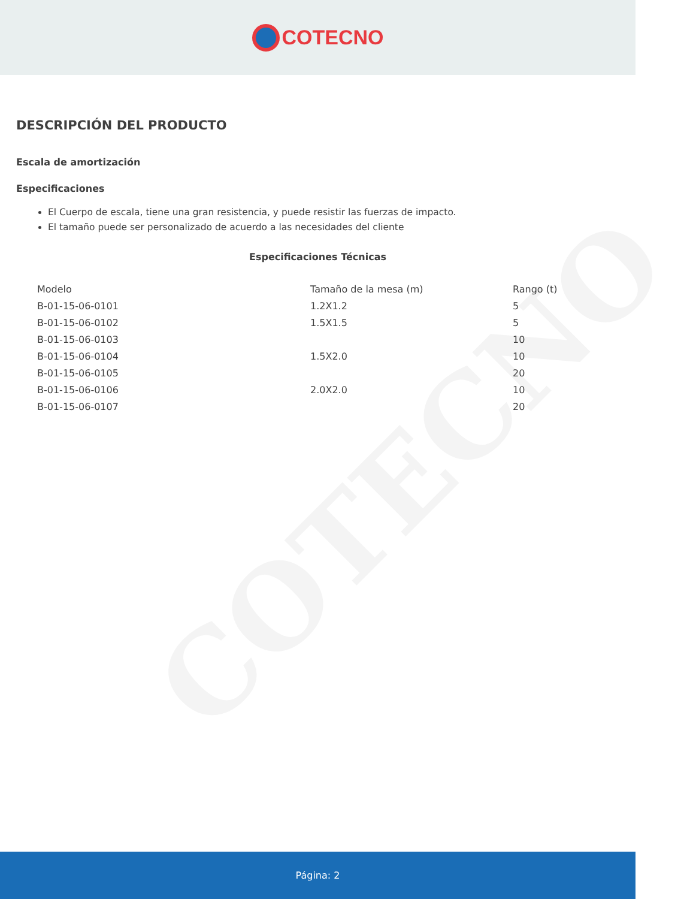COTECNO
COTECNO
DESCRIPCIÓN DEL PRODUCTO
Escala de amortización
Especificaciones
El Cuerpo de escala, tiene una gran resistencia, y puede resistir las fuerzas de impacto.
El tamaño puede ser personalizado de acuerdo a las necesidades del cliente
Especificaciones Técnicas
| Modelo | Tamaño de la mesa (m) | Rango (t) |
| --- | --- | --- |
| B-01-15-06-0101 | 1.2X1.2 | 5 |
| B-01-15-06-0102 | 1.5X1.5 | 5 |
| B-01-15-06-0103 | | 10 |
| B-01-15-06-0104 | 1.5X2.0 | 10 |
| B-01-15-06-0105 | | 20 |
| B-01-15-06-0106 | 2.0X2.0 | 10 |
| B-01-15-06-0107 | | 20 |
Página: 2